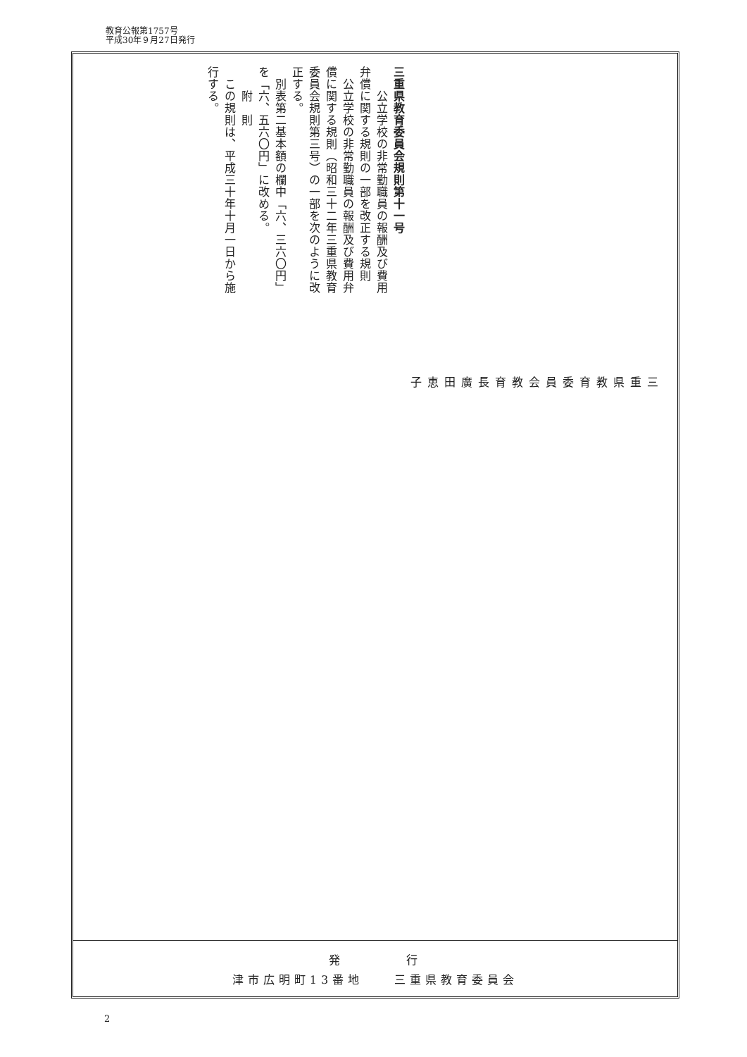教育公報第1757号
平成30年９月27日発行
三重県教育委員会教育長　　廣　　田　　恵　　子
三重県教育委員会規則第十一号
　　公立学校の非常勤職員の報酬及び費用弁償に関する規則の一部を改正する規則
　公立学校の非常勤職員の報酬及び費用弁償に関する規則（昭和三十二年三重県教育委員会規則第三号）の一部を次のように改正する。
　別表第二基本額の欄中「六、三六〇円」を「六、五六〇円」に改める。
　　附　則
　この規則は、平成三十年十月一日から施行する。
発　　　　行
津市広明町13番地　　三重県教育委員会
2